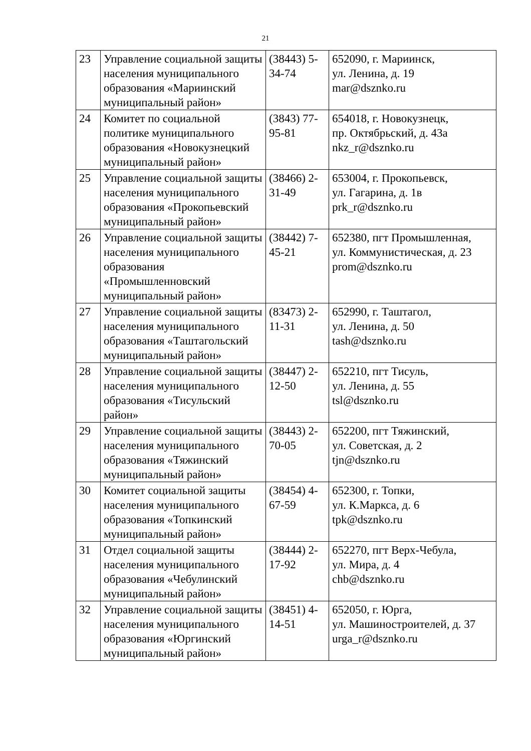21
| 23 | Управление социальной защиты населения муниципального образования «Мариинский муниципальный район» | (38443) 5-34-74 | 652090, г. Мариинск, ул. Ленина, д. 19 mar@dsznko.ru |
| 24 | Комитет по социальной политике муниципального образования «Новокузнецкий муниципальный район» | (3843) 77-95-81 | 654018, г. Новокузнецк, пр. Октябрьский, д. 43а nkz_r@dsznko.ru |
| 25 | Управление социальной защиты населения муниципального образования «Прокопьевский муниципальный район» | (38466) 2-31-49 | 653004, г. Прокопьевск, ул. Гагарина, д. 1в prk_r@dsznko.ru |
| 26 | Управление социальной защиты населения муниципального образования «Промышленновский муниципальный район» | (38442) 7-45-21 | 652380, пгт Промышленная, ул. Коммунистическая, д. 23 prom@dsznko.ru |
| 27 | Управление социальной защиты населения муниципального образования «Таштагольский муниципальный район» | (83473) 2-11-31 | 652990, г. Таштагол, ул. Ленина, д. 50 tash@dsznko.ru |
| 28 | Управление социальной защиты населения муниципального образования «Тисульский район» | (38447) 2-12-50 | 652210, пгт Тисуль, ул. Ленина, д. 55 tsl@dsznko.ru |
| 29 | Управление социальной защиты населения муниципального образования «Тяжинский муниципальный район» | (38443) 2-70-05 | 652200, пгт Тяжинский, ул. Советская, д. 2 tjn@dsznko.ru |
| 30 | Комитет социальной защиты населения муниципального образования «Топкинский муниципальный район» | (38454) 4-67-59 | 652300, г. Топки, ул. К.Маркса, д. 6 tpk@dsznko.ru |
| 31 | Отдел социальной защиты населения муниципального образования «Чебулинский муниципальный район» | (38444) 2-17-92 | 652270, пгт Верх-Чебула, ул. Мира, д. 4 chb@dsznko.ru |
| 32 | Управление социальной защиты населения муниципального образования «Юргинский муниципальный район» | (38451) 4-14-51 | 652050, г. Юрга, ул. Машиностроителей, д. 37 urga_r@dsznko.ru |